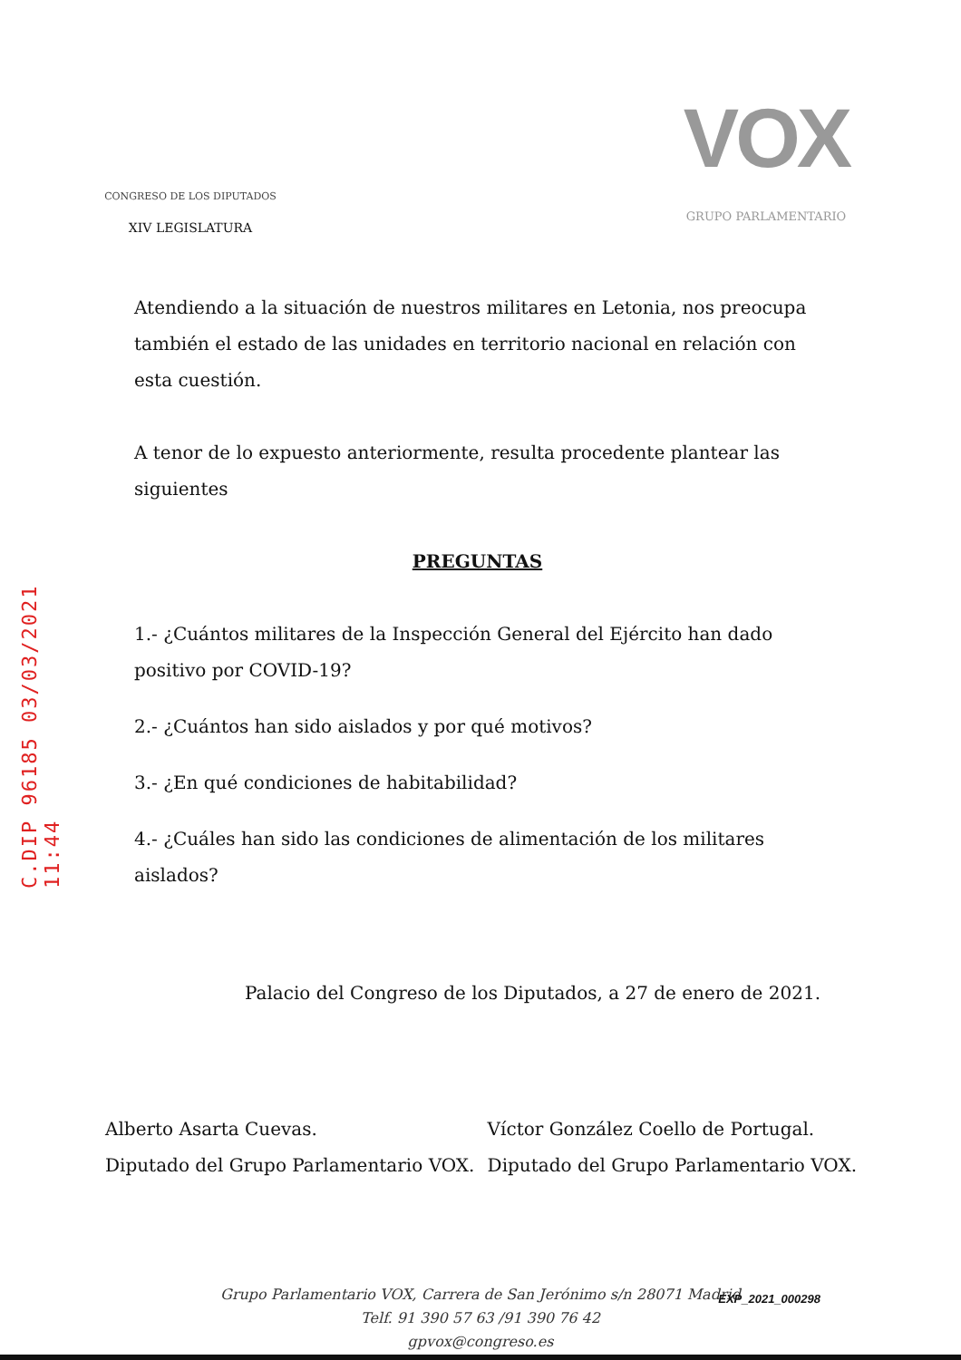C.DIP 96185 03/03/2021 11:44
CONGRESO DE LOS DIPUTADOS
XIV LEGISLATURA
VOX
GRUPO PARLAMENTARIO
Atendiendo a la situación de nuestros militares en Letonia, nos preocupa también el estado de las unidades en territorio nacional en relación con esta cuestión.
A tenor de lo expuesto anteriormente, resulta procedente plantear las siguientes
PREGUNTAS
1.- ¿Cuántos militares de la Inspección General del Ejército han dado positivo por COVID-19?
2.- ¿Cuántos han sido aislados y por qué motivos?
3.- ¿En qué condiciones de habitabilidad?
4.- ¿Cuáles han sido las condiciones de alimentación de los militares aislados?
Palacio del Congreso de los Diputados, a 27 de enero de 2021.
Alberto Asarta Cuevas.
Diputado del Grupo Parlamentario VOX.
Víctor González Coello de Portugal.
Diputado del Grupo Parlamentario VOX.
Grupo Parlamentario VOX, Carrera de San Jerónimo s/n 28071 Madrid
Telf. 91 390 57 63 /91 390 76 42
gpvox@congreso.es
EXP_2021_000298